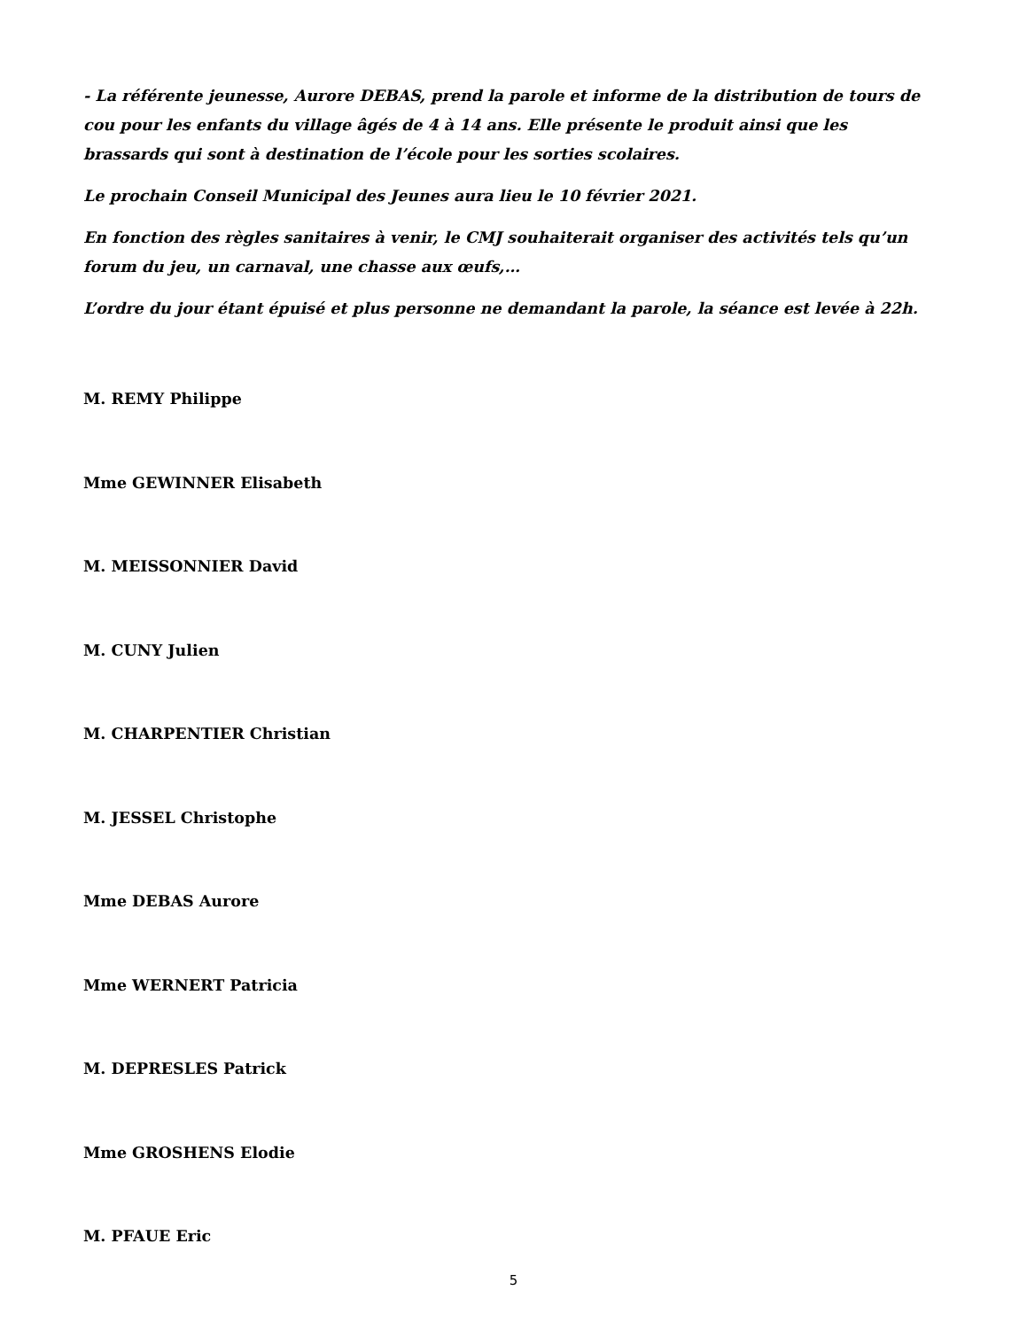- La référente jeunesse, Aurore DEBAS, prend la parole et informe de la distribution de tours de cou pour les enfants du village âgés de 4 à 14 ans. Elle présente le produit ainsi que les brassards qui sont à destination de l’école pour les sorties scolaires.
Le prochain Conseil Municipal des Jeunes aura lieu le 10 février 2021.
En fonction des règles sanitaires à venir, le CMJ souhaiterait organiser des activités tels qu’un forum du jeu, un carnaval, une chasse aux œufs,…
L’ordre du jour étant épuisé et plus personne ne demandant la parole, la séance est levée à 22h.
M. REMY Philippe
Mme GEWINNER Elisabeth
M. MEISSONNIER David
M. CUNY Julien
M. CHARPENTIER Christian
M. JESSEL Christophe
Mme DEBAS Aurore
Mme WERNERT Patricia
M. DEPRESLES Patrick
Mme GROSHENS Elodie
M. PFAUE Eric
5